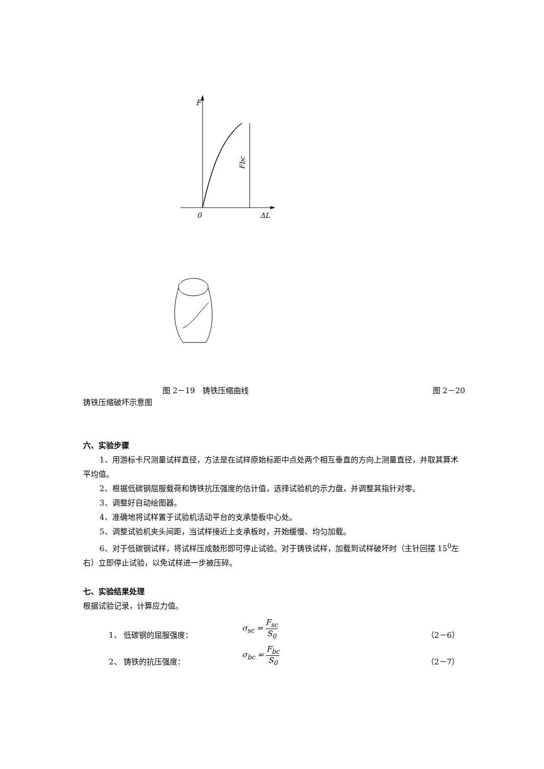F
0
ΔL
Fbc
图 2－19　铸铁压缩曲线 图 2－20
铸铁压缩破坏示意图
六、实验步骤
1、用游标卡尺测量试样直径，方法是在试样原始标距中点处两个相互垂直的方向上测量直径，并取其算术平均值。
2、根据低碳钢屈服载荷和铸铁抗压强度的估计值，选择试验机的示力盘，并调整其指针对零。
3、调整好自动绘图器。
4、准确地将试样置于试验机活动平台的支承垫板中心处。
5、调整试验机夹头间距，当试样接近上支承板时，开始缓慢、均匀加载。
6、对于低碳钢试样，将试样压成鼓形即可停止试验。对于铸铁试样，加载到试样破坏时（主针回摆 15<sup>0</sup>左右）立即停止试验，以免试样进一步被压碎。
七、实验结果处理
根据试验记录，计算应力值。
1、 低碳钢的屈服强度： σ<sub>sc</sub> = F<sub>sc</sub> S<sub>0</sub> （2－6）
2、 铸铁的抗压强度： σ<sub>bc</sub> = F<sub>bc</sub> S<sub>0</sub> （2－7）